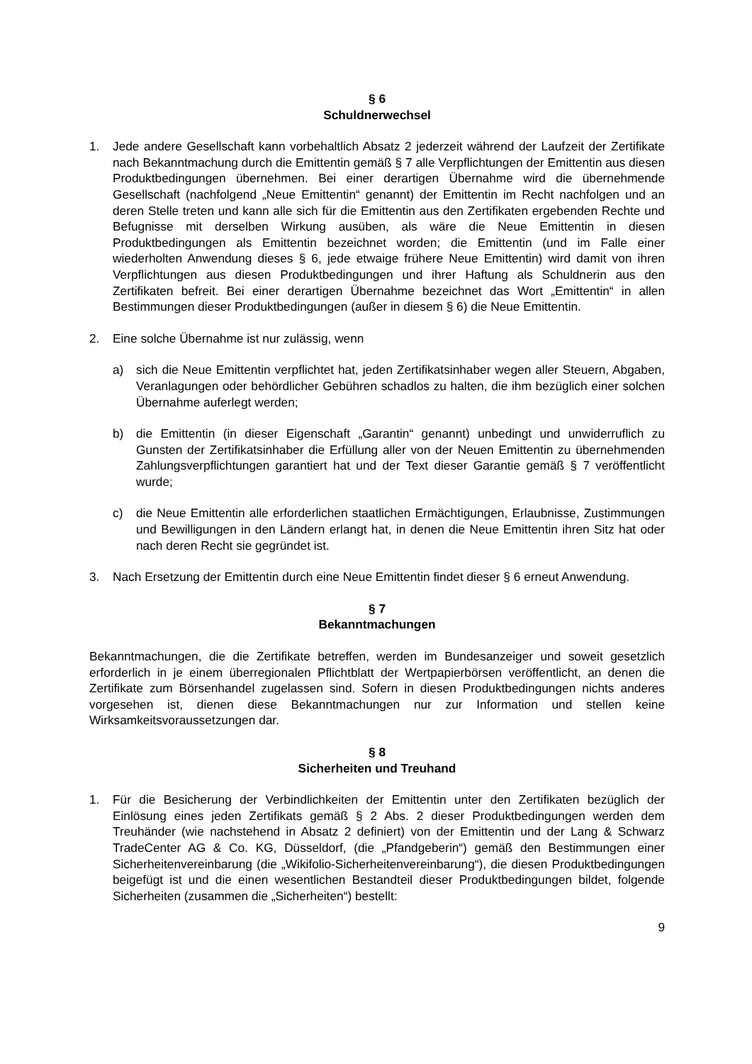§ 6
Schuldnerwechsel
1. Jede andere Gesellschaft kann vorbehaltlich Absatz 2 jederzeit während der Laufzeit der Zertifikate nach Bekanntmachung durch die Emittentin gemäß § 7 alle Verpflichtungen der Emittentin aus diesen Produktbedingungen übernehmen. Bei einer derartigen Übernahme wird die übernehmende Gesellschaft (nachfolgend „Neue Emittentin“ genannt) der Emittentin im Recht nachfolgen und an deren Stelle treten und kann alle sich für die Emittentin aus den Zertifikaten ergebenden Rechte und Befugnisse mit derselben Wirkung ausüben, als wäre die Neue Emittentin in diesen Produktbedingungen als Emittentin bezeichnet worden; die Emittentin (und im Falle einer wiederholten Anwendung dieses § 6, jede etwaige frühere Neue Emittentin) wird damit von ihren Verpflichtungen aus diesen Produktbedingungen und ihrer Haftung als Schuldnerin aus den Zertifikaten befreit. Bei einer derartigen Übernahme bezeichnet das Wort „Emittentin“ in allen Bestimmungen dieser Produktbedingungen (außer in diesem § 6) die Neue Emittentin.
2. Eine solche Übernahme ist nur zulässig, wenn
a) sich die Neue Emittentin verpflichtet hat, jeden Zertifikatsinhaber wegen aller Steuern, Abgaben, Veranlagungen oder behördlicher Gebühren schadlos zu halten, die ihm bezüglich einer solchen Übernahme auferlegt werden;
b) die Emittentin (in dieser Eigenschaft „Garantin“ genannt) unbedingt und unwiderruflich zu Gunsten der Zertifikatsinhaber die Erfüllung aller von der Neuen Emittentin zu übernehmenden Zahlungsverpflichtungen garantiert hat und der Text dieser Garantie gemäß § 7 veröffentlicht wurde;
c) die Neue Emittentin alle erforderlichen staatlichen Ermächtigungen, Erlaubnisse, Zustimmungen und Bewilligungen in den Ländern erlangt hat, in denen die Neue Emittentin ihren Sitz hat oder nach deren Recht sie gegründet ist.
3. Nach Ersetzung der Emittentin durch eine Neue Emittentin findet dieser § 6 erneut Anwendung.
§ 7
Bekanntmachungen
Bekanntmachungen, die die Zertifikate betreffen, werden im Bundesanzeiger und soweit gesetzlich erforderlich in je einem überregionalen Pflichtblatt der Wertpapierbörsen veröffentlicht, an denen die Zertifikate zum Börsenhandel zugelassen sind. Sofern in diesen Produktbedingungen nichts anderes vorgesehen ist, dienen diese Bekanntmachungen nur zur Information und stellen keine Wirksamkeitsvoraussetzungen dar.
§ 8
Sicherheiten und Treuhand
1. Für die Besicherung der Verbindlichkeiten der Emittentin unter den Zertifikaten bezüglich der Einlösung eines jeden Zertifikats gemäß § 2 Abs. 2 dieser Produktbedingungen werden dem Treuhänder (wie nachstehend in Absatz 2 definiert) von der Emittentin und der Lang & Schwarz TradeCenter AG & Co. KG, Düsseldorf, (die „Pfandgeberin“) gemäß den Bestimmungen einer Sicherheitenvereinbarung (die „Wikifolio-Sicherheitenvereinbarung“), die diesen Produktbedingungen beigefügt ist und die einen wesentlichen Bestandteil dieser Produktbedingungen bildet, folgende Sicherheiten (zusammen die „Sicherheiten“) bestellt:
9